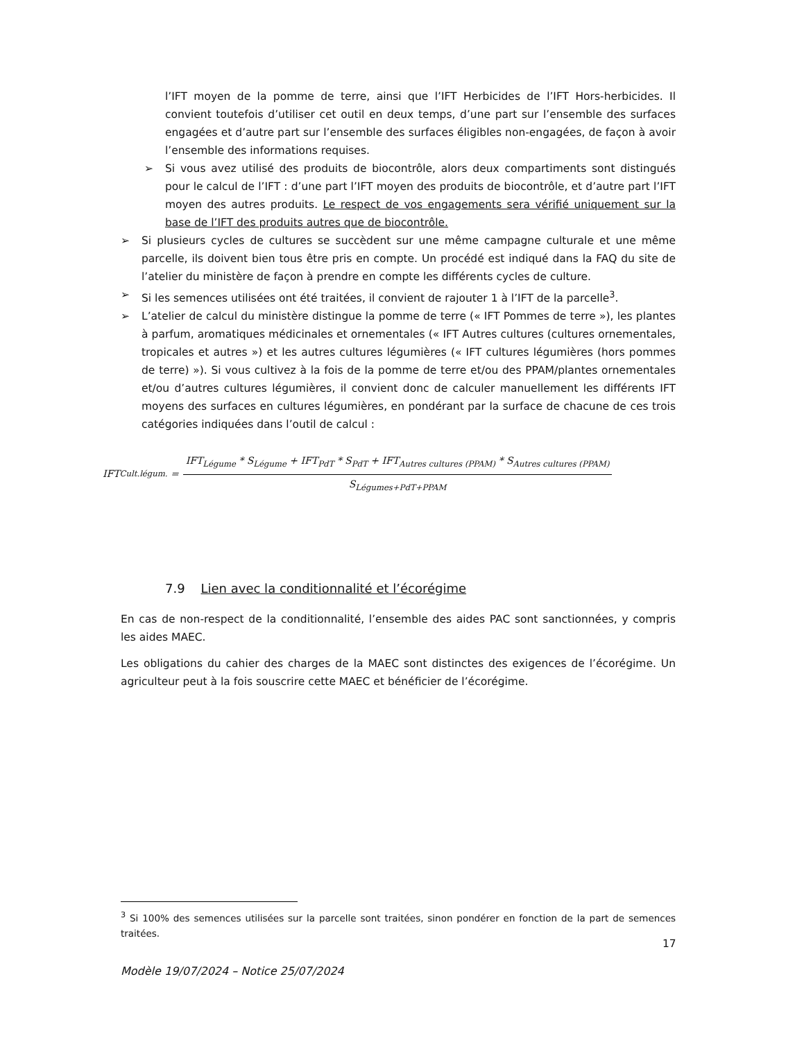l’IFT moyen de la pomme de terre, ainsi que l’IFT Herbicides de l’IFT Hors-herbicides. Il convient toutefois d’utiliser cet outil en deux temps, d’une part sur l’ensemble des surfaces engagées et d’autre part sur l’ensemble des surfaces éligibles non-engagées, de façon à avoir l’ensemble des informations requises.
➢ Si vous avez utilisé des produits de biocontrôle, alors deux compartiments sont distingués pour le calcul de l’IFT : d’une part l’IFT moyen des produits de biocontrôle, et d’autre part l’IFT moyen des autres produits. Le respect de vos engagements sera vérifié uniquement sur la base de l’IFT des produits autres que de biocontrôle.
➢ Si plusieurs cycles de cultures se succèdent sur une même campagne culturale et une même parcelle, ils doivent bien tous être pris en compte. Un procédé est indiqué dans la FAQ du site de l’atelier du ministère de façon à prendre en compte les différents cycles de culture.
➢ Si les semences utilisées ont été traitées, il convient de rajouter 1 à l’IFT de la parcelle<sup>3</sup>.
➢ L’atelier de calcul du ministère distingue la pomme de terre (« IFT Pommes de terre »), les plantes à parfum, aromatiques médicinales et ornementales (« IFT Autres cultures (cultures ornementales, tropicales et autres ») et les autres cultures légumières (« IFT cultures légumières (hors pommes de terre) »). Si vous cultivez à la fois de la pomme de terre et/ou des PPAM/plantes ornementales et/ou d’autres cultures légumières, il convient donc de calculer manuellement les différents IFT moyens des surfaces en cultures légumières, en pondérant par la surface de chacune de ces trois catégories indiquées dans l’outil de calcul :
IFT<sub>Cult.légum.</sub> = IFT<sub>Légume</sub> * S<sub>Légume</sub> + IFT<sub>PdT</sub> * S<sub>PdT</sub> + IFT<sub>Autres cultures (PPAM)</sub> * S<sub>Autres cultures (PPAM)</sub> S<sub>Légumes+PdT+PPAM</sub>
7.9 Lien avec la conditionnalité et l’écorégime
En cas de non-respect de la conditionnalité, l’ensemble des aides PAC sont sanctionnées, y compris les aides MAEC.
Les obligations du cahier des charges de la MAEC sont distinctes des exigences de l’écorégime. Un agriculteur peut à la fois souscrire cette MAEC et bénéficier de l’écorégime.
<sup>3</sup> Si 100% des semences utilisées sur la parcelle sont traitées, sinon pondérer en fonction de la part de semences traitées.
17
Modèle 19/07/2024 – Notice 25/07/2024